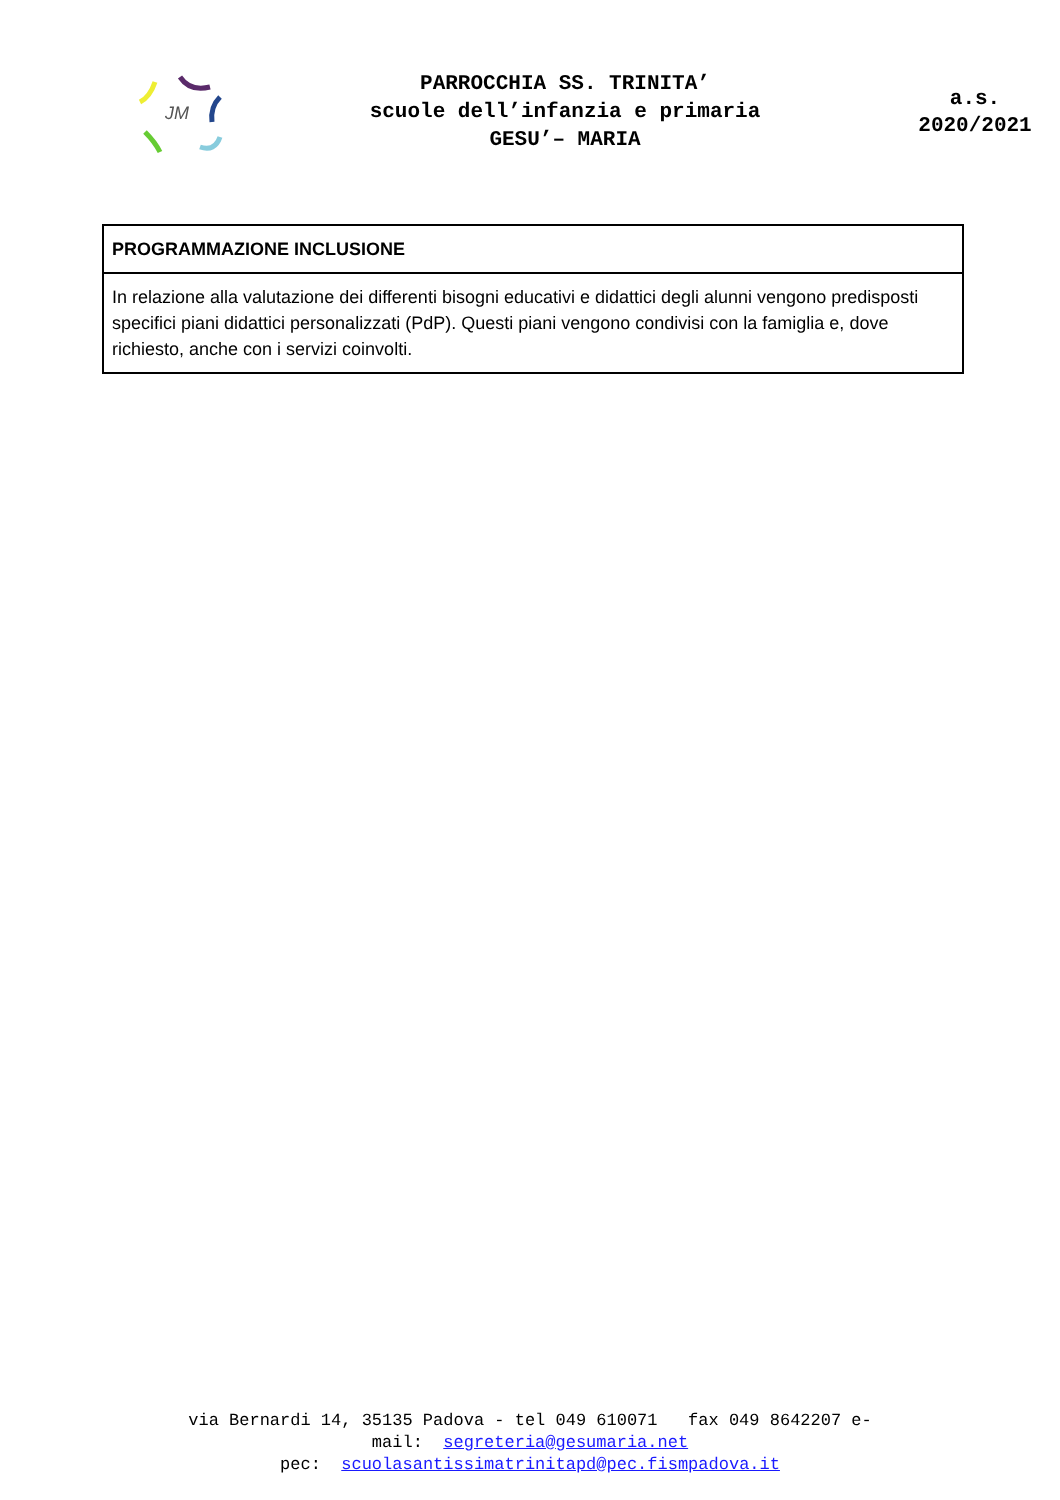JM
PARROCCHIA SS. TRINITA’
scuole dell’infanzia e primaria
GESU’– MARIA
a.s.
2020/2021
| PROGRAMMAZIONE INCLUSIONE |
| --- |
| In relazione alla valutazione dei differenti bisogni educativi e didattici degli alunni vengono predisposti specifici piani didattici personalizzati (PdP). Questi piani vengono condivisi con la famiglia e, dove richiesto, anche con i servizi coinvolti. |
via Bernardi 14, 35135 Padova - tel 049 610071 fax 049 8642207 e-
mail: segreteria@gesumaria.net
pec: scuolasantissimatrinitapd@pec.fismpadova.it